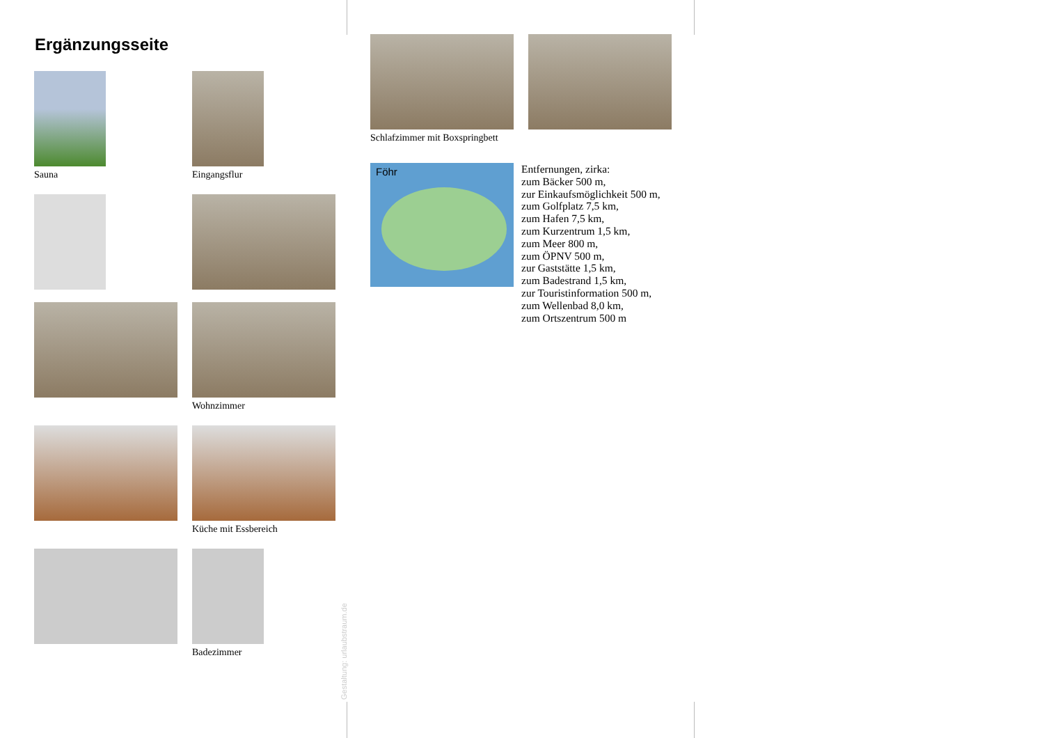Ergänzungsseite
Sauna Eingangsflur
Wohnzimmer
Küche mit Essbereich
Badezimmer
Gestaltung: urlaubstraum.de
Schlafzimmer mit Boxspringbett
Föhr
Entfernungen, zirka:
zum Bäcker 500 m,
zur Einkaufsmöglichkeit 500 m,
zum Golfplatz 7,5 km,
zum Hafen 7,5 km,
zum Kurzentrum 1,5 km,
zum Meer 800 m,
zum ÖPNV 500 m,
zur Gaststätte 1,5 km,
zum Badestrand 1,5 km,
zur Touristinformation 500 m,
zum Wellenbad 8,0 km,
zum Ortszentrum 500 m